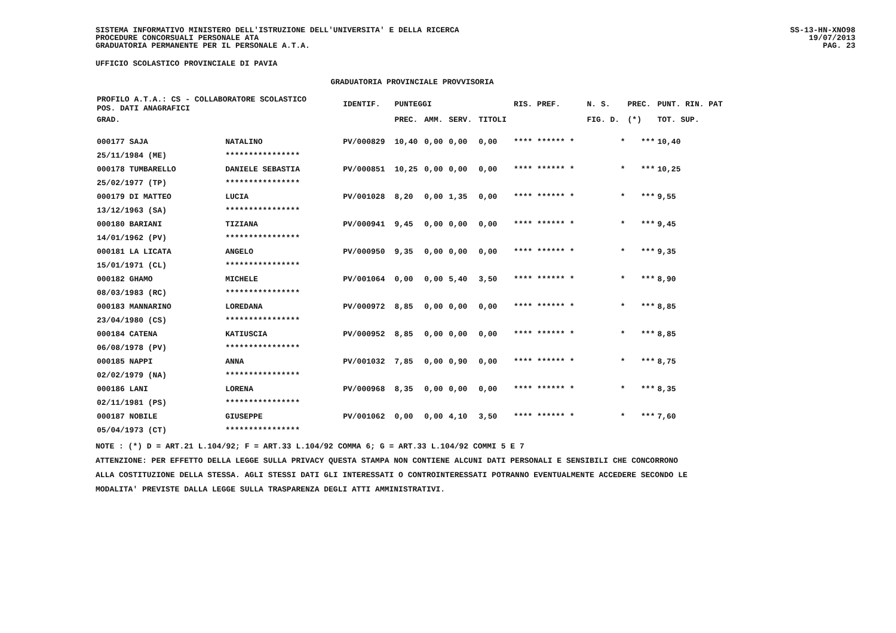SISTEMA INFORMATIVO MINISTERO DELL'ISTRUZIONE DELL'UNIVERSITA' E DELLA RICERCA
PROCEDURE CONCORSUALI PERSONALE ATA
GRADUATORIA PERMANENTE PER IL PERSONALE A.T.A.
SS-13-HN-XNO98
19/07/2013
PAG. 23
UFFICIO SCOLASTICO PROVINCIALE DI PAVIA
GRADUATORIA PROVINCIALE PROVVISORIA
| PROFILO A.T.A.: CS - COLLABORATORE SCOLASTICO POS. DATI ANAGRAFICI | | | IDENTIF. | PUNTEGGI | | | | RIS. PREF. | N. S. | PREC. | PUNT. RIN. PAT |
| --- | --- | --- | --- | --- | --- | --- | --- | --- | --- | --- | --- |
| GRAD. | | | | PREC. | AMM. | SERV. | TITOLI | | FIG. D. | (*) | TOT. SUP. |
| 000177 SAJA | | NATALINO | PV/000829 | 10,40 | 0,00 | 0,00 | 0,00 | **** ****** * | * | *** | 10,40 |
| 25/11/1984 (ME) | | **************** | | | | | | | | | |
| 000178 TUMBARELLO | | DANIELE SEBASTIA | PV/000851 | 10,25 | 0,00 | 0,00 | 0,00 | **** ****** * | * | *** | 10,25 |
| 25/02/1977 (TP) | | **************** | | | | | | | | | |
| 000179 DI MATTEO | | LUCIA | PV/001028 | 8,20 | 0,00 | 1,35 | 0,00 | **** ****** * | * | *** | 9,55 |
| 13/12/1963 (SA) | | **************** | | | | | | | | | |
| 000180 BARIANI | | TIZIANA | PV/000941 | 9,45 | 0,00 | 0,00 | 0,00 | **** ****** * | * | *** | 9,45 |
| 14/01/1962 (PV) | | **************** | | | | | | | | | |
| 000181 LA LICATA | | ANGELO | PV/000950 | 9,35 | 0,00 | 0,00 | 0,00 | **** ****** * | * | *** | 9,35 |
| 15/01/1971 (CL) | | **************** | | | | | | | | | |
| 000182 GHAMO | | MICHELE | PV/001064 | 0,00 | 0,00 | 5,40 | 3,50 | **** ****** * | * | *** | 8,90 |
| 08/03/1983 (RC) | | **************** | | | | | | | | | |
| 000183 MANNARINO | | LOREDANA | PV/000972 | 8,85 | 0,00 | 0,00 | 0,00 | **** ****** * | * | *** | 8,85 |
| 23/04/1980 (CS) | | **************** | | | | | | | | | |
| 000184 CATENA | | KATIUSCIA | PV/000952 | 8,85 | 0,00 | 0,00 | 0,00 | **** ****** * | * | *** | 8,85 |
| 06/08/1978 (PV) | | **************** | | | | | | | | | |
| 000185 NAPPI | | ANNA | PV/001032 | 7,85 | 0,00 | 0,90 | 0,00 | **** ****** * | * | *** | 8,75 |
| 02/02/1979 (NA) | | **************** | | | | | | | | | |
| 000186 LANI | | LORENA | PV/000968 | 8,35 | 0,00 | 0,00 | 0,00 | **** ****** * | * | *** | 8,35 |
| 02/11/1981 (PS) | | **************** | | | | | | | | | |
| 000187 NOBILE | | GIUSEPPE | PV/001062 | 0,00 | 0,00 | 4,10 | 3,50 | **** ****** * | * | *** | 7,60 |
| 05/04/1973 (CT) | | **************** | | | | | | | | | |
NOTE : (*) D = ART.21 L.104/92; F = ART.33 L.104/92 COMMA 6; G = ART.33 L.104/92 COMMI 5 E 7
ATTENZIONE: PER EFFETTO DELLA LEGGE SULLA PRIVACY QUESTA STAMPA NON CONTIENE ALCUNI DATI PERSONALI E SENSIBILI CHE CONCORRONO
ALLA COSTITUZIONE DELLA STESSA. AGLI STESSI DATI GLI INTERESSATI O CONTROINTERESSATI POTRANNO EVENTUALMENTE ACCEDERE SECONDO LE
MODALITA' PREVISTE DALLA LEGGE SULLA TRASPARENZA DEGLI ATTI AMMINISTRATIVI.